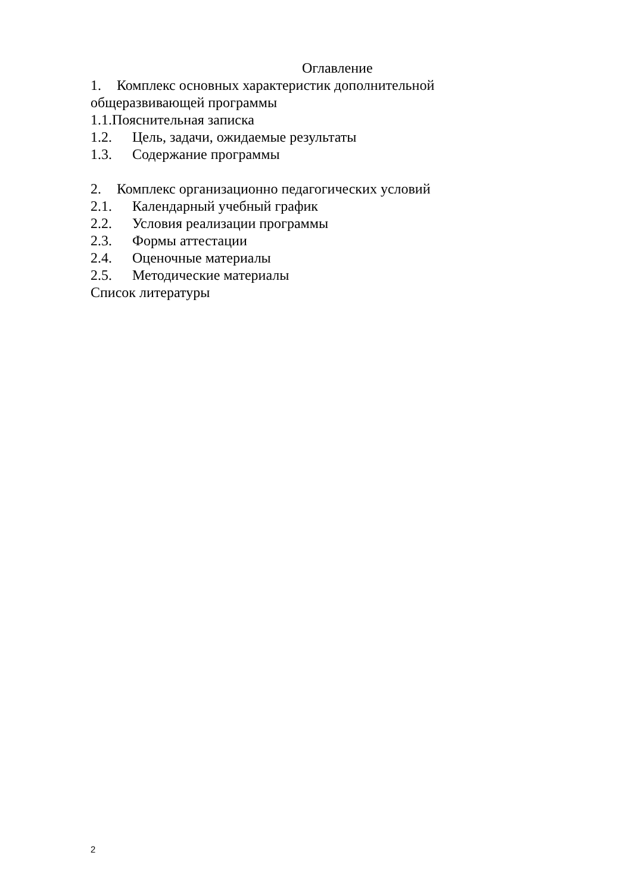Оглавление
1. Комплекс основных характеристик дополнительной общеразвивающей программы
1.1.Пояснительная записка
1.2. Цель, задачи, ожидаемые результаты
1.3. Содержание программы
2. Комплекс организационно педагогических условий
2.1. Календарный учебный график
2.2. Условия реализации программы
2.3. Формы аттестации
2.4. Оценочные материалы
2.5. Методические материалы
Список литературы
2